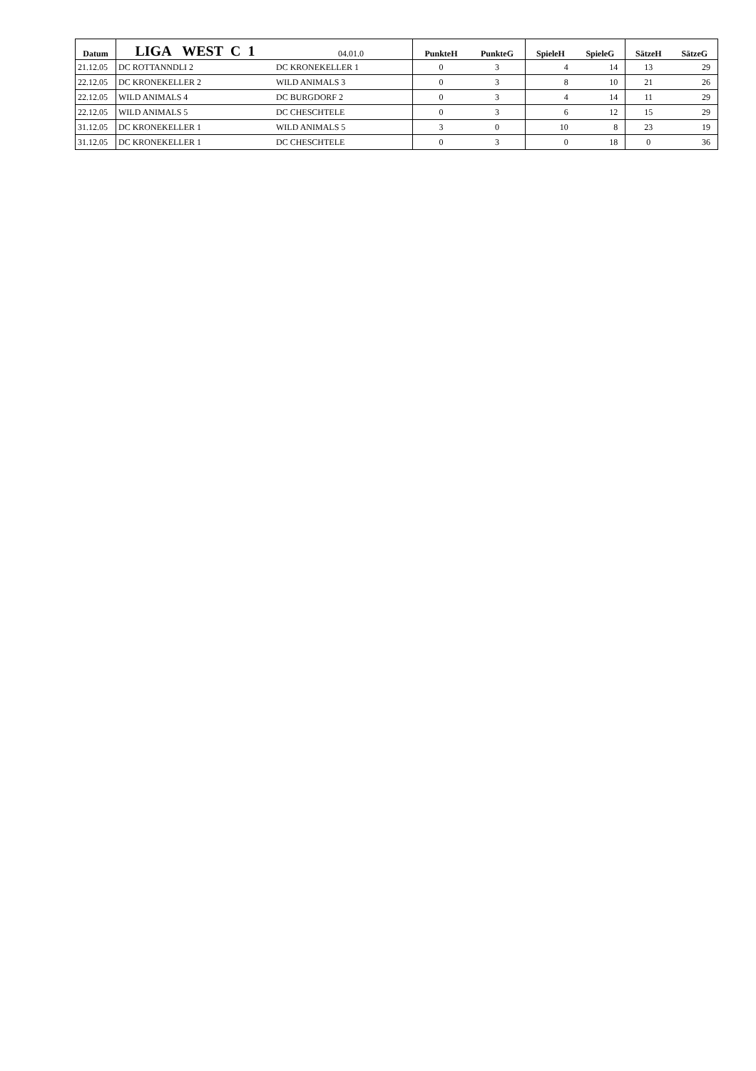| Datum | LIGA WEST C 1 | 04.01.0 | PunkteH | PunkteG | SpieleH | SpieleG | SätzeH | SätzeG |
| --- | --- | --- | --- | --- | --- | --- | --- | --- |
| 21.12.05 | DC ROTTANNDLI 2 | DC KRONEKELLER 1 | 0 | 3 | 4 | 14 | 13 | 29 |
| 22.12.05 | DC KRONEKELLER 2 | WILD ANIMALS 3 | 0 | 3 | 8 | 10 | 21 | 26 |
| 22.12.05 | WILD ANIMALS 4 | DC BURGDORF 2 | 0 | 3 | 4 | 14 | 11 | 29 |
| 22.12.05 | WILD ANIMALS 5 | DC CHESCHTELE | 0 | 3 | 6 | 12 | 15 | 29 |
| 31.12.05 | DC KRONEKELLER 1 | WILD ANIMALS 5 | 3 | 0 | 10 | 8 | 23 | 19 |
| 31.12.05 | DC KRONEKELLER 1 | DC CHESCHTELE | 0 | 3 | 0 | 18 | 0 | 36 |